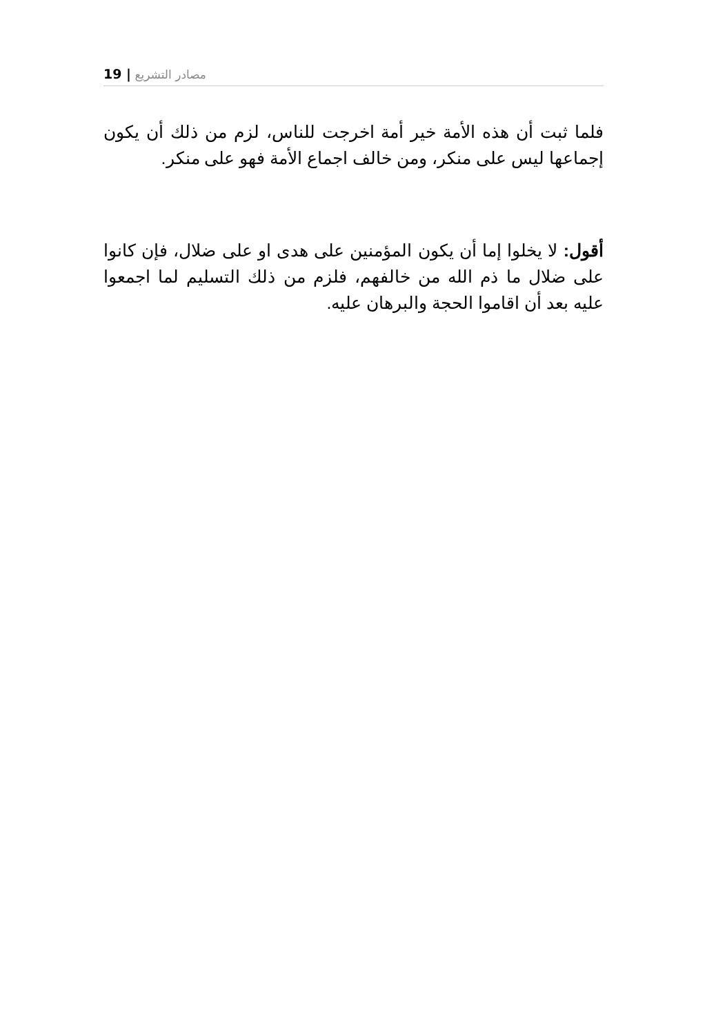19 | مصادر التشريع
فلما ثبت أن هذه الأمة خير أمة اخرجت للناس، لزم من ذلك أن يكون إجماعها ليس على منكر، ومن خالف اجماع الأمة فهو على منكر.
أقول: لا يخلوا إما أن يكون المؤمنين على هدى او على ضلال، فإن كانوا على ضلال ما ذم الله من خالفهم، فلزم من ذلك التسليم لما اجمعوا عليه بعد أن اقاموا الحجة والبرهان عليه.